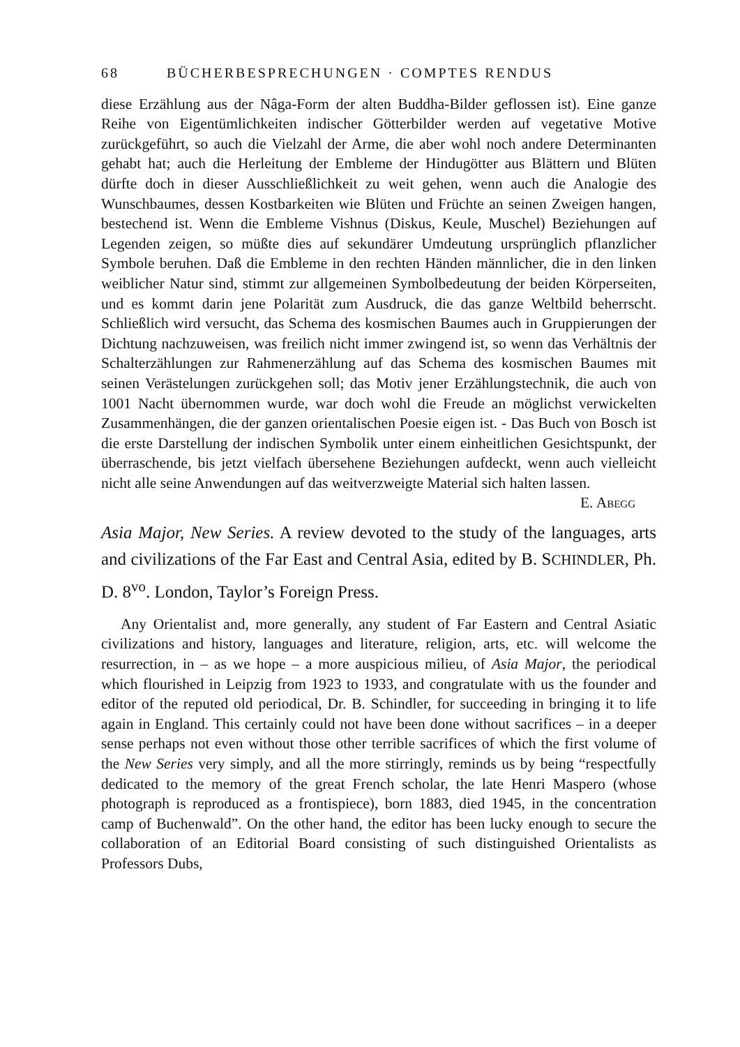68 BÜCHERBESPRECHUNGEN · COMPTES RENDUS
diese Erzählung aus der Nâga-Form der alten Buddha-Bilder geflossen ist). Eine ganze Reihe von Eigentümlichkeiten indischer Götterbilder werden auf vegetative Motive zurückgeführt, so auch die Vielzahl der Arme, die aber wohl noch andere Determinanten gehabt hat; auch die Herleitung der Embleme der Hindugötter aus Blättern und Blüten dürfte doch in dieser Ausschließlichkeit zu weit gehen, wenn auch die Analogie des Wunschbaumes, dessen Kostbarkeiten wie Blüten und Früchte an seinen Zweigen hangen, bestechend ist. Wenn die Embleme Vishnus (Diskus, Keule, Muschel) Beziehungen auf Legenden zeigen, so müßte dies auf sekundärer Umdeutung ursprünglich pflanzlicher Symbole beruhen. Daß die Embleme in den rechten Händen männlicher, die in den linken weiblicher Natur sind, stimmt zur allgemeinen Symbolbedeutung der beiden Körperseiten, und es kommt darin jene Polarität zum Ausdruck, die das ganze Weltbild beherrscht. Schließlich wird versucht, das Schema des kosmischen Baumes auch in Gruppierungen der Dichtung nachzuweisen, was freilich nicht immer zwingend ist, so wenn das Verhältnis der Schalterzählungen zur Rahmenerzählung auf das Schema des kosmischen Baumes mit seinen Verästelungen zurückgehen soll; das Motiv jener Erzählungstechnik, die auch von 1001 Nacht übernommen wurde, war doch wohl die Freude an möglichst verwickelten Zusammenhängen, die der ganzen orientalischen Poesie eigen ist. - Das Buch von Bosch ist die erste Darstellung der indischen Symbolik unter einem einheitlichen Gesichtspunkt, der überraschende, bis jetzt vielfach übersehene Beziehungen aufdeckt, wenn auch vielleicht nicht alle seine Anwendungen auf das weitverzweigte Material sich halten lassen. E. Abegg
Asia Major, New Series. A review devoted to the study of the languages, arts and civilizations of the Far East and Central Asia, edited by B. SCHINDLER, Ph. D. 8<sup>vo</sup>. London, Taylor’s Foreign Press.
Any Orientalist and, more generally, any student of Far Eastern and Central Asiatic civilizations and history, languages and literature, religion, arts, etc. will welcome the resurrection, in – as we hope – a more auspicious milieu, of Asia Major, the periodical which flourished in Leipzig from 1923 to 1933, and congratulate with us the founder and editor of the reputed old periodical, Dr. B. Schindler, for succeeding in bringing it to life again in England. This certainly could not have been done without sacrifices – in a deeper sense perhaps not even without those other terrible sacrifices of which the first volume of the New Series very simply, and all the more stirringly, reminds us by being “respectfully dedicated to the memory of the great French scholar, the late Henri Maspero (whose photograph is reproduced as a frontispiece), born 1883, died 1945, in the concentration camp of Buchenwald”. On the other hand, the editor has been lucky enough to secure the collaboration of an Editorial Board consisting of such distinguished Orientalists as Professors Dubs,